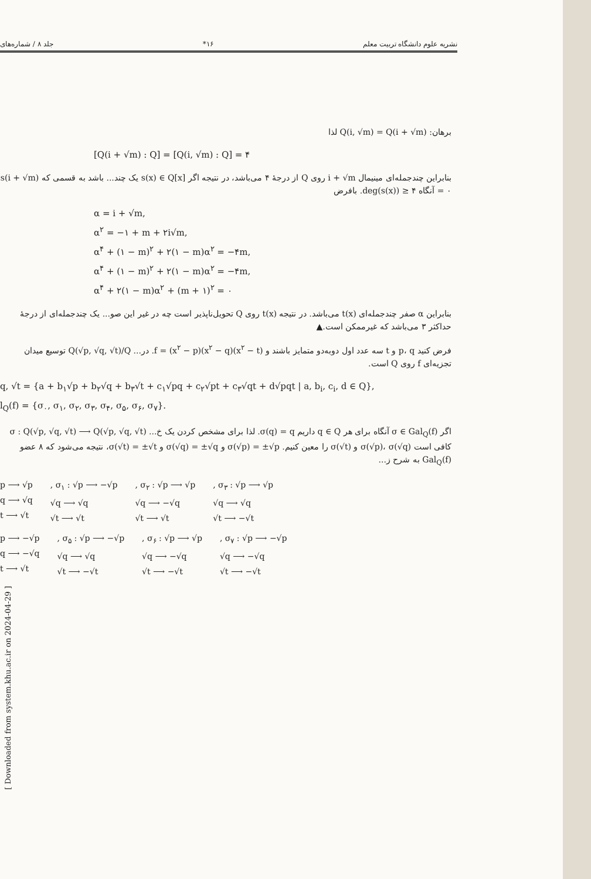نشریه علوم دانشگاه تربیت معلم ۱۶* جلد ۸ / شماره‌های
برهان: Q(i, √m) = Q(i + √m) لذا
[Q(i + √m) : Q] = [Q(i, √m) : Q] = ۴
بنابراین چندجمله‌ای مینیمال i + √m روی Q از درجهٔ ۴ می‌باشد، در نتیجه اگر s(x) ∈ Q[x] یک چند... باشد به قسمی که s(i + √m) = ۰ آنگاه deg(s(x)) ≥ ۴. بافرض
α = i + √m,
α<sup>۲</sup> = −۱ + m + ۲i√m,
α<sup>۴</sup> + (۱ − m)<sup>۲</sup> + ۲(۱ − m)α<sup>۲</sup> = −۴m,
α<sup>۴</sup> + (۱ − m)<sup>۲</sup> + ۲(۱ − m)α<sup>۲</sup> = −۴m,
α<sup>۴</sup> + ۲(۱ − m)α<sup>۲</sup> + (m + ۱)<sup>۲</sup> = ۰
بنابراین α صفر چندجمله‌ای t(x) می‌باشد. در نتیجه t(x) روی Q تحویل‌ناپذیر است چه در غیر این صو... یک چندجمله‌ای از درجهٔ حداکثر ۳ می‌باشد که غیرممکن است.▲
فرض کنید p، q و t سه عدد اول دوبه‌دو متمایز باشند و f = (x<sup>۲</sup> − p)(x<sup>۲</sup> − q)(x<sup>۲</sup> − t). در... Q(√p, √q, √t)/Q توسیع میدان تجزیه‌ای f روی Q است.
q, √t = {a + b<sub>۱</sub>√p + b<sub>۲</sub>√q + b<sub>۳</sub>√t + c<sub>۱</sub>√pq + c<sub>۲</sub>√pt + c<sub>۳</sub>√qt + d√pqt | a, b<sub>i</sub>, c<sub>i</sub>, d ∈ Q},
l<sub>Q</sub>(f) = {σ<sub>۰</sub>, σ<sub>۱</sub>, σ<sub>۲</sub>, σ<sub>۳</sub>, σ<sub>۴</sub>, σ<sub>۵</sub>, σ<sub>۶</sub>, σ<sub>۷</sub>}.
اگر σ ∈ Gal<sub>Q</sub>(f) آنگاه برای هر q ∈ Q داریم σ(q) = q. لذا برای مشخص کردن یک خ... σ : Q(√p, √q, √t) ⟶ Q(√p, √q, √t) کافی است σ(√p)، σ(√q) و σ(√t) را معین کنیم. σ(√p) = ±√p و σ(√q) = ±√q و σ(√t) = ±√t، نتیجه می‌شود که ۸ عضو Gal<sub>Q</sub>(f) به شرح ز...
p ⟶ √p
q ⟶ √q
t ⟶ √t
, σ<sub>۱</sub> : √p ⟶ −√p
√q ⟶ √q
√t ⟶ √t
, σ<sub>۲</sub> : √p ⟶ √p
√q ⟶ −√q
√t ⟶ √t
, σ<sub>۳</sub> : √p ⟶ √p
√q ⟶ √q
√t ⟶ −√t
p ⟶ −√p
q ⟶ −√q
t ⟶ √t
, σ<sub>۵</sub> : √p ⟶ −√p
√q ⟶ √q
√t ⟶ −√t
, σ<sub>۶</sub> : √p ⟶ √p
√q ⟶ −√q
√t ⟶ −√t
, σ<sub>۷</sub> : √p ⟶ −√p
√q ⟶ −√q
√t ⟶ −√t
[ Downloaded from system.khu.ac.ir on 2024-04-29 ]